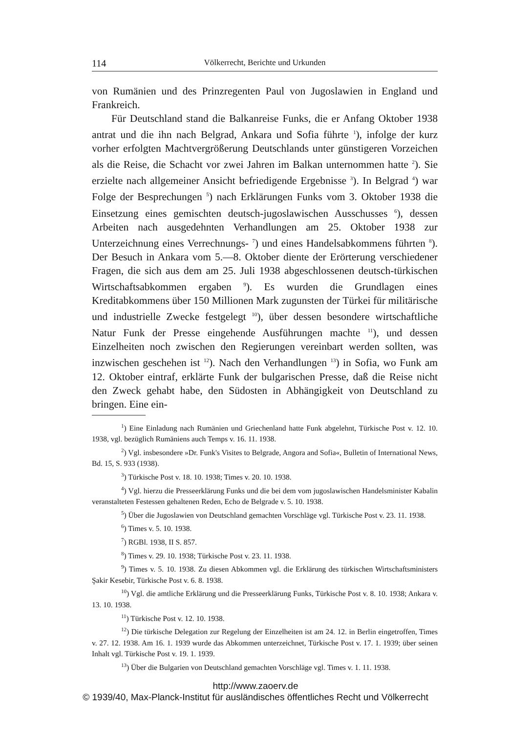114 Völkerrecht, Berichte und Urkunden
von Rumänien und des Prinzregenten Paul von Jugoslawien in England und Frankreich.
Für Deutschland stand die Balkanreise Funks, die er Anfang Oktober 1938 antrat und die ihn nach Belgrad, Ankara und Sofia führte <sup>1</sup>), infolge der kurz vorher erfolgten Machtvergrößerung Deutschlands unter günstigeren Vorzeichen als die Reise, die Schacht vor zwei Jahren im Balkan unternommen hatte <sup>2</sup>). Sie erzielte nach allgemeiner Ansicht befriedigende Ergebnisse <sup>3</sup>). In Belgrad <sup>4</sup>) war Folge der Besprechungen <sup>5</sup>) nach Erklärungen Funks vom 3. Oktober 1938 die Einsetzung eines gemischten deutsch-jugoslawischen Ausschusses <sup>6</sup>), dessen Arbeiten nach ausgedehnten Verhandlungen am 25. Oktober 1938 zur Unterzeichnung eines Verrechnungs- <sup>7</sup>) und eines Handelsabkommens führten <sup>8</sup>). Der Besuch in Ankara vom 5.—8. Oktober diente der Erörterung verschiedener Fragen, die sich aus dem am 25. Juli 1938 abgeschlossenen deutsch-türkischen Wirtschaftsabkommen ergaben <sup>9</sup>). Es wurden die Grundlagen eines Kreditabkommens über 150 Millionen Mark zugunsten der Türkei für militärische und industrielle Zwecke festgelegt <sup>10</sup>), über dessen besondere wirtschaftliche Natur Funk der Presse eingehende Ausführungen machte <sup>11</sup>), und dessen Einzelheiten noch zwischen den Regierungen vereinbart werden sollten, was inzwischen geschehen ist <sup>12</sup>). Nach den Verhandlungen <sup>13</sup>) in Sofia, wo Funk am 12. Oktober eintraf, erklärte Funk der bulgarischen Presse, daß die Reise nicht den Zweck gehabt habe, den Südosten in Abhängigkeit von Deutschland zu bringen. Eine ein-
<sup>1</sup>) Eine Einladung nach Rumänien und Griechenland hatte Funk abgelehnt, Türkische Post v. 12. 10. 1938, vgl. bezüglich Rumäniens auch Temps v. 16. 11. 1938.
<sup>2</sup>) Vgl. insbesondere »Dr. Funk's Visites to Belgrade, Angora and Sofia«, Bulletin of International News, Bd. 15, S. 933 (1938).
<sup>3</sup>) Türkische Post v. 18. 10. 1938; Times v. 20. 10. 1938.
<sup>4</sup>) Vgl. hierzu die Presseerklärung Funks und die bei dem vom jugoslawischen Handelsminister Kabalin veranstalteten Festessen gehaltenen Reden, Echo de Belgrade v. 5. 10. 1938.
<sup>5</sup>) Über die Jugoslawien von Deutschland gemachten Vorschläge vgl. Türkische Post v. 23. 11. 1938.
<sup>6</sup>) Times v. 5. 10. 1938.
<sup>7</sup>) RGBl. 1938, II S. 857.
<sup>8</sup>) Times v. 29. 10. 1938; Türkische Post v. 23. 11. 1938.
<sup>9</sup>) Times v. 5. 10. 1938. Zu diesen Abkommen vgl. die Erklärung des türkischen Wirtschaftsministers Şakir Kesebir, Türkische Post v. 6. 8. 1938.
<sup>10</sup>) Vgl. die amtliche Erklärung und die Presseerklärung Funks, Türkische Post v. 8. 10. 1938; Ankara v. 13. 10. 1938.
<sup>11</sup>) Türkische Post v. 12. 10. 1938.
<sup>12</sup>) Die türkische Delegation zur Regelung der Einzelheiten ist am 24. 12. in Berlin eingetroffen, Times v. 27. 12. 1938. Am 16. 1. 1939 wurde das Abkommen unterzeichnet, Türkische Post v. 17. 1. 1939; über seinen Inhalt vgl. Türkische Post v. 19. 1. 1939.
<sup>13</sup>) Über die Bulgarien von Deutschland gemachten Vorschläge vgl. Times v. 1. 11. 1938.
http://www.zaoerv.de
© 1939/40, Max-Planck-Institut für ausländisches öffentliches Recht und Völkerrecht